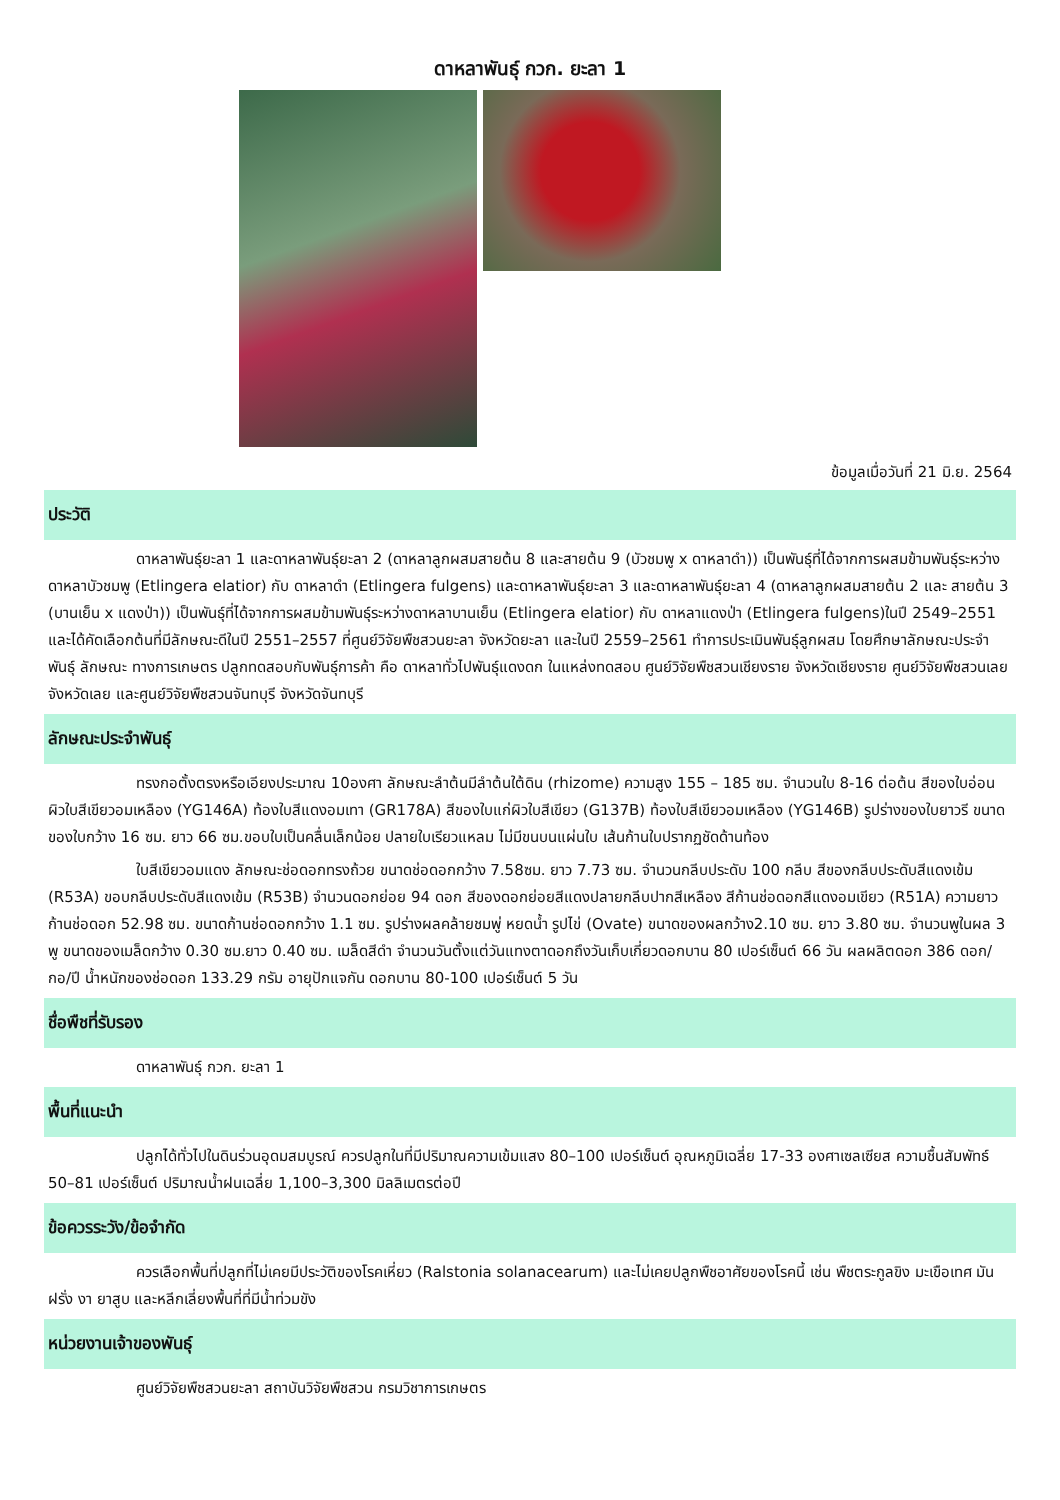ดาหลาพันธุ์ กวก. ยะลา 1
ข้อมูลเมื่อวันที่ 21 มิ.ย. 2564
ประวัติ
ดาหลาพันธุ์ยะลา 1 และดาหลาพันธุ์ยะลา 2 (ดาหลาลูกผสมสายต้น 8 และสายต้น 9 (บัวชมพู x ดาหลาดำ)) เป็นพันธุ์ที่ได้จากการผสมข้ามพันธุ์ระหว่างดาหลาบัวชมพู (Etlingera elatior) กับ ดาหลาดำ (Etlingera fulgens) และดาหลาพันธุ์ยะลา 3 และดาหลาพันธุ์ยะลา 4 (ดาหลาลูกผสมสายต้น 2 และ สายต้น 3 (บานเย็น x แดงป่า)) เป็นพันธุ์ที่ได้จากการผสมข้ามพันธุ์ระหว่างดาหลาบานเย็น (Etlingera elatior) กับ ดาหลาแดงป่า (Etlingera fulgens)ในปี 2549–2551 และได้คัดเลือกต้นที่มีลักษณะดีในปี 2551–2557 ที่ศูนย์วิจัยพืชสวนยะลา จังหวัดยะลา และในปี 2559–2561 ทำการประเมินพันธุ์ลูกผสม โดยศึกษาลักษณะประจำพันธุ์ ลักษณะ ทางการเกษตร ปลูกทดสอบกับพันธุ์การค้า คือ ดาหลาทั่วไปพันธุ์แดงดก ในแหล่งทดสอบ ศูนย์วิจัยพืชสวนเชียงราย จังหวัดเชียงราย ศูนย์วิจัยพืชสวนเลย จังหวัดเลย และศูนย์วิจัยพืชสวนจันทบุรี จังหวัดจันทบุรี
ลักษณะประจำพันธุ์
ทรงกอตั้งตรงหรือเอียงประมาณ 10องศา ลักษณะลำต้นมีลำต้นใต้ดิน (rhizome) ความสูง 155 – 185 ซม. จำนวนใบ 8-16 ต่อต้น สีของใบอ่อนผิวใบสีเขียวอมเหลือง (YG146A) ท้องใบสีแดงอมเทา (GR178A) สีของใบแก่ผิวใบสีเขียว (G137B) ท้องใบสีเขียวอมเหลือง (YG146B) รูปร่างของใบยาวรี ขนาดของใบกว้าง 16 ซม. ยาว 66 ซม.ขอบใบเป็นคลื่นเล็กน้อย ปลายใบเรียวแหลม ไม่มีขนบนแผ่นใบ เส้นก้านใบปรากฏชัดด้านท้อง
ใบสีเขียวอมแดง ลักษณะช่อดอกทรงถ้วย ขนาดช่อดอกกว้าง 7.58ซม. ยาว 7.73 ซม. จำนวนกลีบประดับ 100 กลีบ สีของกลีบประดับสีแดงเข้ม (R53A) ขอบกลีบประดับสีแดงเข้ม (R53B) จำนวนดอกย่อย 94 ดอก สีของดอกย่อยสีแดงปลายกลีบปากสีเหลือง สีก้านช่อดอกสีแดงอมเขียว (R51A) ความยาวก้านช่อดอก 52.98 ซม. ขนาดก้านช่อดอกกว้าง 1.1 ซม. รูปร่างผลคล้ายชมพู่ หยดน้ำ รูปไข่ (Ovate) ขนาดของผลกว้าง2.10 ซม. ยาว 3.80 ซม. จำนวนพูในผล 3 พู ขนาดของเมล็ดกว้าง 0.30 ซม.ยาว 0.40 ซม. เมล็ดสีดำ จำนวนวันตั้งแต่วันแทงตาดอกถึงวันเก็บเกี่ยวดอกบาน 80 เปอร์เซ็นต์ 66 วัน ผลผลิตดอก 386 ดอก/กอ/ปี น้ำหนักของช่อดอก 133.29 กรัม อายุปักแจกัน ดอกบาน 80-100 เปอร์เซ็นต์ 5 วัน
ชื่อพืชที่รับรอง
ดาหลาพันธุ์ กวก. ยะลา 1
พื้นที่แนะนำ
ปลูกได้ทั่วไปในดินร่วนอุดมสมบูรณ์ ควรปลูกในที่มีปริมาณความเข้มแสง 80–100 เปอร์เซ็นต์ อุณหภูมิเฉลี่ย 17-33 องศาเซลเซียส ความชื้นสัมพัทธ์ 50–81 เปอร์เซ็นต์ ปริมาณน้ำฝนเฉลี่ย 1,100–3,300 มิลลิเมตรต่อปี
ข้อควรระวัง/ข้อจำกัด
ควรเลือกพื้นที่ปลูกที่ไม่เคยมีประวัติของโรคเหี่ยว (Ralstonia solanacearum) และไม่เคยปลูกพืชอาศัยของโรคนี้ เช่น พืชตระกูลขิง มะเขือเทศ มันฝรั่ง งา ยาสูบ และหลีกเลี่ยงพื้นที่ที่มีน้ำท่วมขัง
หน่วยงานเจ้าของพันธุ์
ศูนย์วิจัยพืชสวนยะลา สถาบันวิจัยพืชสวน กรมวิชาการเกษตร